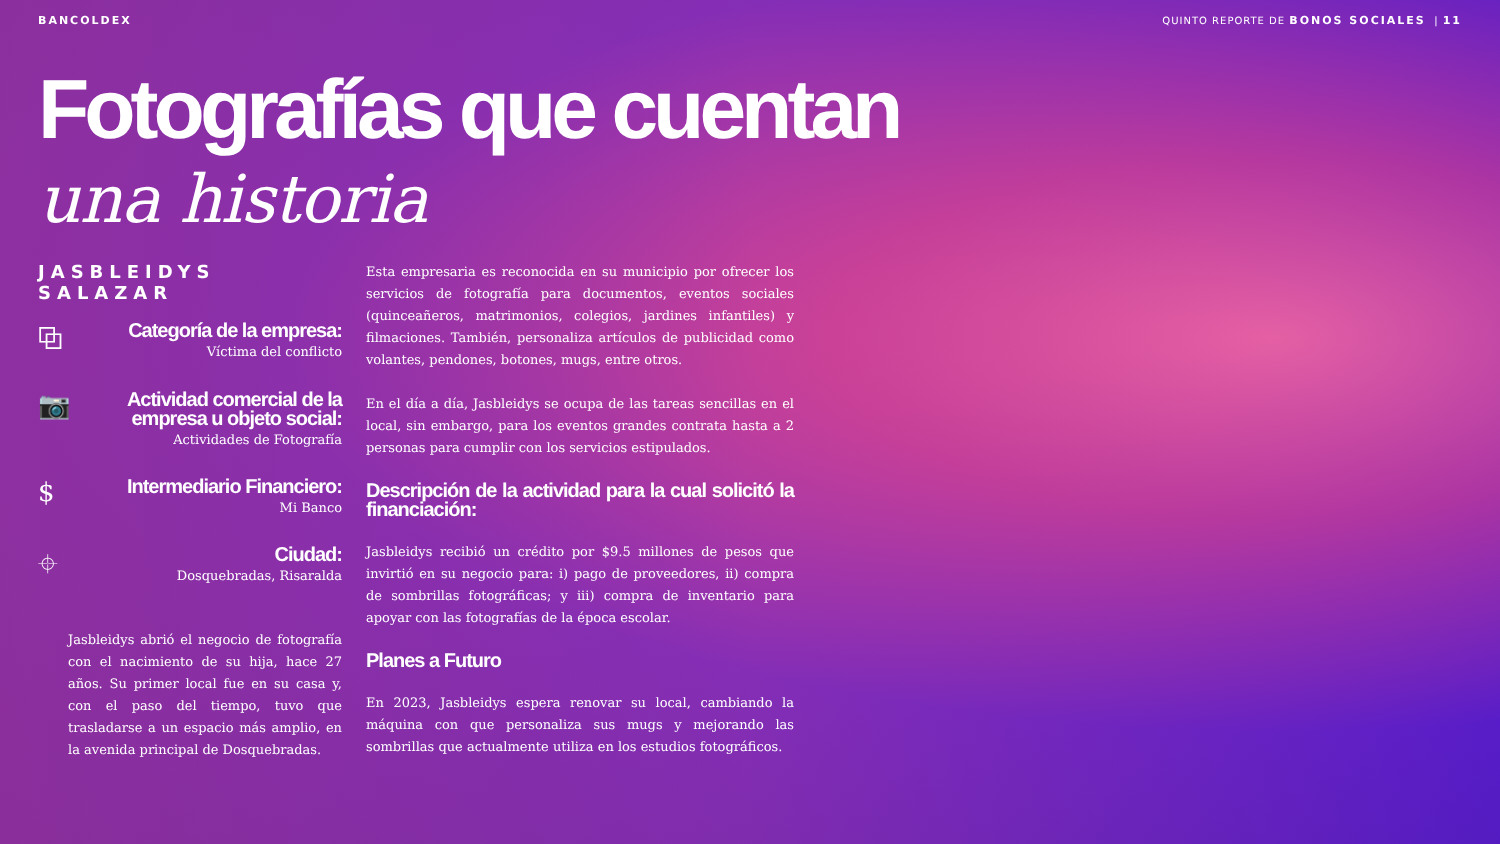BANCOLDEX QUINTO REPORTE DE BONOS SOCIALES | 11
Fotografías que cuentan
una historia
JASBLEIDYS SALAZAR
⧉
Categoría de la empresa:
Víctima del conflicto
📷
Actividad comercial de la empresa u objeto social:
Actividades de Fotografía
$
Intermediario Financiero:
Mi Banco
⌖
Ciudad:
Dosquebradas, Risaralda
Jasbleidys abrió el negocio de fotografía con el nacimiento de su hija, hace 27 años. Su primer local fue en su casa y, con el paso del tiempo, tuvo que trasladarse a un espacio más amplio, en la avenida principal de Dosquebradas.
Esta empresaria es reconocida en su municipio por ofrecer los servicios de fotografía para documentos, eventos sociales (quinceañeros, matrimonios, colegios, jardines infantiles) y filmaciones. También, personaliza artículos de publicidad como volantes, pendones, botones, mugs, entre otros.
En el día a día, Jasbleidys se ocupa de las tareas sencillas en el local, sin embargo, para los eventos grandes contrata hasta a 2 personas para cumplir con los servicios estipulados.
Descripción de la actividad para la cual solicitó la financiación:
Jasbleidys recibió un crédito por $9.5 millones de pesos que invirtió en su negocio para: i) pago de proveedores, ii) compra de sombrillas fotográficas; y iii) compra de inventario para apoyar con las fotografías de la época escolar.
Planes a Futuro
En 2023, Jasbleidys espera renovar su local, cambiando la máquina con que personaliza sus mugs y mejorando las sombrillas que actualmente utiliza en los estudios fotográficos.